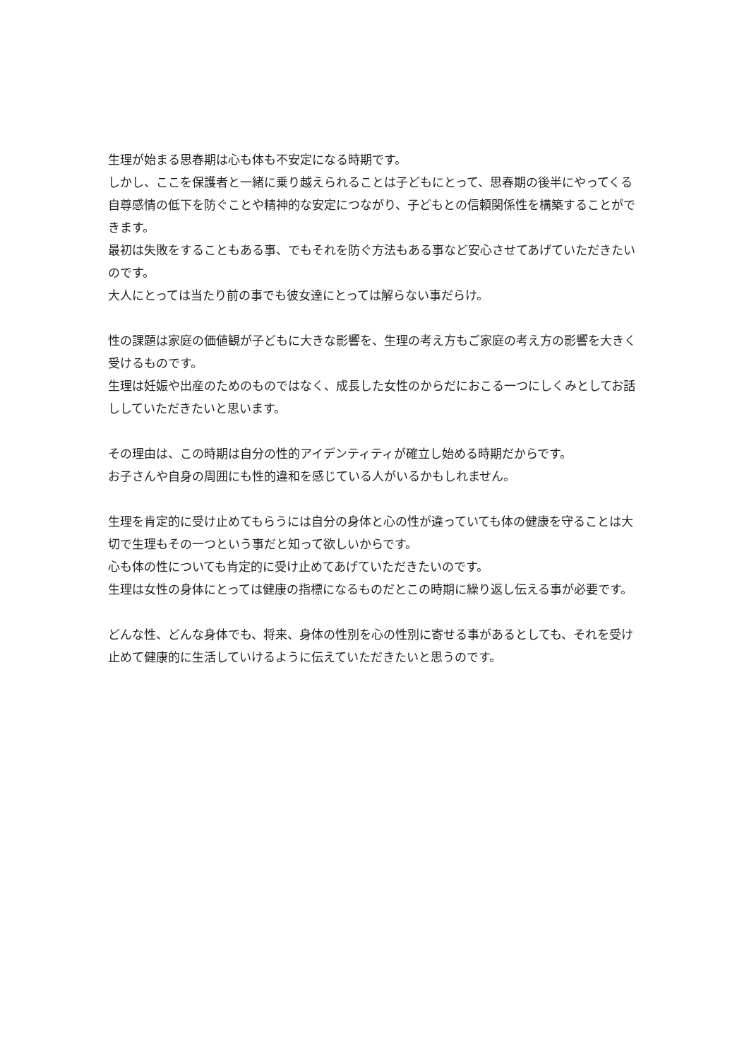生理が始まる思春期は心も体も不安定になる時期です。
しかし、ここを保護者と一緒に乗り越えられることは子どもにとって、思春期の後半にやってくる自尊感情の低下を防ぐことや精神的な安定につながり、子どもとの信頼関係性を構築することができます。
最初は失敗をすることもある事、でもそれを防ぐ方法もある事など安心させてあげていただきたいのです。
大人にとっては当たり前の事でも彼女達にとっては解らない事だらけ。
性の課題は家庭の価値観が子どもに大きな影響を、生理の考え方もご家庭の考え方の影響を大きく受けるものです。
生理は妊娠や出産のためのものではなく、成長した女性のからだにおこる一つにしくみとしてお話ししていただきたいと思います。
その理由は、この時期は自分の性的アイデンティティが確立し始める時期だからです。
お子さんや自身の周囲にも性的違和を感じている人がいるかもしれません。
生理を肯定的に受け止めてもらうには自分の身体と心の性が違っていても体の健康を守ることは大切で生理もその一つという事だと知って欲しいからです。
心も体の性についても肯定的に受け止めてあげていただきたいのです。
生理は女性の身体にとっては健康の指標になるものだとこの時期に繰り返し伝える事が必要です。
どんな性、どんな身体でも、将来、身体の性別を心の性別に寄せる事があるとしても、それを受け止めて健康的に生活していけるように伝えていただきたいと思うのです。